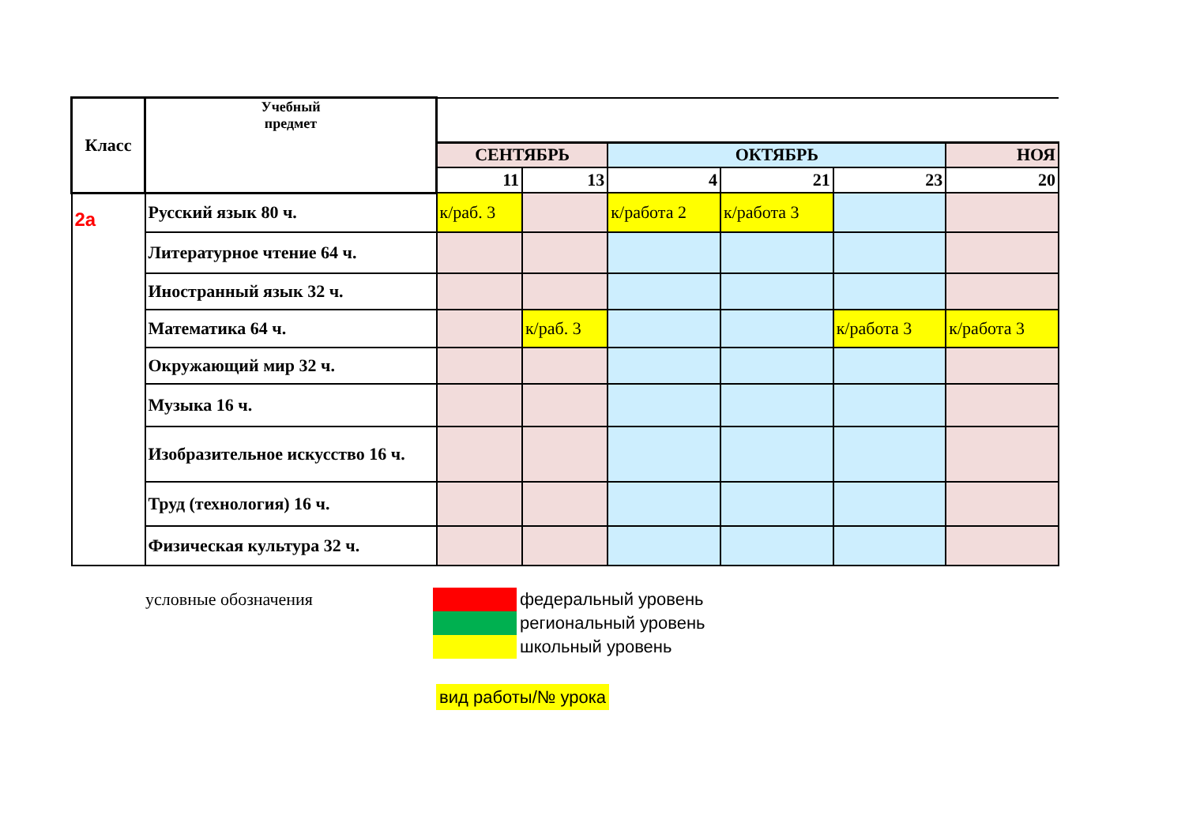| Класс | Учебный предмет | | | | | | |
| | | СЕНТЯБРЬ | | ОКТЯБРЬ | | | НОЯ |
| | | 11 | 13 | 4 | 21 | 23 | 20 |
| 2а | Русский язык 80 ч. | к/раб. 3 | | к/работа 2 | к/работа 3 | | |
| | Литературное чтение 64 ч. | | | | | | |
| | Иностранный язык 32 ч. | | | | | | |
| | Математика 64 ч. | | к/раб. 3 | | | к/работа 3 | к/работа 3 |
| | Окружающий мир 32 ч. | | | | | | |
| | Музыка 16 ч. | | | | | | |
| | Изобразительное искусство 16 ч. | | | | | | |
| | Труд (технология) 16 ч. | | | | | | |
| | Физическая культура 32 ч. | | | | | | |
| условные обозначения | | федеральный уровень |
| | | региональный уровень |
| | | школьный уровень |
| | вид работы/№ урока | |